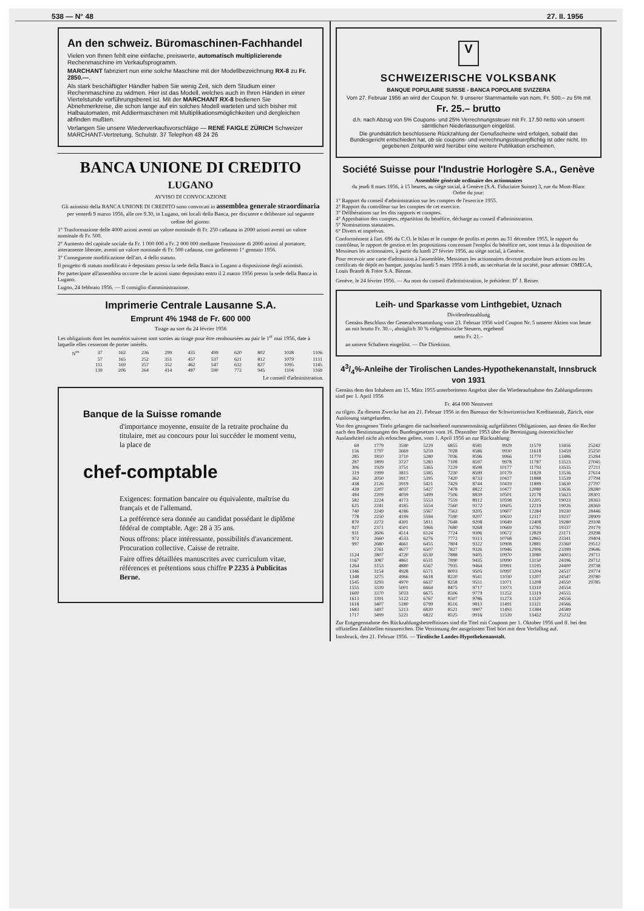538 — N° 48 27. II. 1956
An den schweiz. Büromaschinen-Fachhandel
Vielen von Ihnen fehlt eine einfache, preiswerte, automatisch multiplizierende Rechenmaschine im Verkaufsprogramm.
MARCHANT fabriziert nun eine solche Maschine mit der Modellbezeichnung RX-8 zu Fr. 2850.—.
Als stark beschäftigter Händler haben Sie wenig Zeit, sich dem Studium einer Rechenmaschine zu widmen. Hier ist das Modell, welches auch in Ihren Händen in einer Viertelstunde vorführungsbereit ist. Mit der MARCHANT RX-8 bedienen Sie Abnehmerkreise, die schon lange auf ein solches Modell warteten und sich bisher mit Halbautomaten, mit Addiermaschinen mit Multiplikationsmöglichkeiten und dergleichen abfinden mußten.
Verlangen Sie unsere Wiederverkaufsvorschläge — RENÉ FAIGLE ZÜRICH Schweizer MARCHANT-Vertretung, Schulstr. 37 Telephon 48 24 26
BANCA UNIONE DI CREDITO
LUGANO
AVVISO DI CONVOCAZIONE
Gli azionisti della BANCA UNIONE DI CREDITO sono convocati in assemblea generale straordinaria per venerdì 9 marzo 1956, alle ore 9.30, in Lugano, nei locali della Banca, per discutere e deliberare sul seguente
ordine del giorno:
1° Trasformazione delle 4000 azioni aventi un valore nominale di Fr. 250 cadauna in 2000 azioni aventi un valore nominale di Fr. 500.
2° Aumento del capitale sociale da Fr. 1 000 000 a Fr. 2 000 000 mediante l'emissione di 2000 azioni al portatore, interamente liberate, aventi un valore nominale di Fr. 500 cadauna, con godimento 1° gennaio 1956.
3° Conseguente modificazione dell'art. 4 dello statuto.
Il progetto di statuto modificato è depositato presso la sede della Banca in Lugano a disposizione degli azionisti.
Per partecipare all'assemblea occorre che le azioni siano depositato entro il 2 marzo 1956 presso la sede della Banca in Lugano.
Lugno, 24 febbraio 1956. — Il consiglio d'amministrazione.
Imprimerie Centrale Lausanne S.A.
Emprunt 4% 1948 de Fr. 600 000
Tirage au sort du 24 février 1956
Les obligations dont les numéros suivent sont sorties au tirage pour être remboursées au pair le 1<sup>er</sup> mai 1956, date à laquelle elles cesseront de porter intérêts.
| N<sup>os</sup> | 37 | 162 | 236 | 299 | 435 | 499 | 620 | 802 | 1028 | 1106 |
| | 57 | 165 | 252 | 351 | 457 | 537 | 621 | 812 | 1079 | 1131 |
| | 111 | 169 | 257 | 352 | 462 | 547 | 632 | 827 | 1095 | 1145 |
| | 139 | 206 | 264 | 414 | 497 | 590 | 772 | 945 | 1104 | 1169 |
Le conseil d'administration.
Banque de la Suisse romande
d'importance moyenne, ensuite de la retraite prochaine du titulaire, met au concours pour lui succéder le moment venu, la place de
chef-comptable
Exigences: formation bancaire ou équivalente, maîtrise du français et de l'allemand.
La préférence sera donnée au candidat possédant le diplôme fédéral de comptable. Age: 28 à 35 ans.
Nous offrons: place intéressante, possibilités d'avancement. Procuration collective. Caisse de retraite.
Faire offres détaillées manuscrites avec curriculum vitae, références et prétentions sous chiffre P 2235 à Publicitas Berne.
V
SCHWEIZERISCHE VOLKSBANK
BANQUE POPULAIRE SUISSE - BANCA POPOLARE SVIZZERA
Vom 27. Februar 1956 an wird der Coupon Nr. 9 unserer Stammanteile von nom. Fr. 500.– zu 5% mit
Fr. 25.– brutto
d.h. nach Abzug von 5% Coupons- und 25% Verrechnungssteuer mit Fr. 17.50 netto von unsern sämtlichen Niederlassungen eingelöst.
Die grundsätzlich beschlossene Rückzahlung der Genußscheine wird erfolgen, sobald das Bundesgericht entschieden hat, ob sie coupons- und verrechnungssteuerpflichtig ist oder nicht. Im gegebenen Zeitpunkt wird hierüber eine weitere Publikation erscheinen.
Société Suisse pour l'Industrie Horlogère S.A., Genève
Assemblée générale ordinaire des actionnaires
du jeudi 8 mars 1956, à 15 heures, au siège social, à Genève (S.A. Fiduciaire Suisse) 3, rue du Mont-Blanc
Ordre du jour:
1° Rapport du conseil d'administration sur les comptes de l'exercice 1955.
2° Rapport du contrôleur sur les comptes de cet exercice.
3° Délibérations sur les dits rapports et comptes.
4° Approbation des comptes, répartition du bénéfice, décharge au conseil d'administration.
5° Nominations statutaires.
6° Divers et imprévus.
Conformément à l'art. 696 du C.O. le bilan et le compte de profits et pertes au 31 décembre 1955, le rapport du contrôleur, le rapport de gestion et les propositions concernant l'emploi du bénéfice net, sont tenus à la disposition de Messieurs les actionnaires, à partir du lundi 27 février 1956, au siège social, à Genève.
Pour recevoir une carte d'admission à l'assemblée, Messieurs les actionnaires devront produire leurs actions ou les certificats de dépôt en banque, jusqu'au lundi 5 mars 1956 à midi, au secrétariat de la société, pour adresse: OMEGA, Louis Brandt & Frère S.A. Bienne.
Genève, le 24 février 1956. — Au nom du conseil d'administration, le président: D<sup>r</sup> J. Reiser.
Leih- und Sparkasse vom Linthgebiet, Uznach
Dividendenzahlung
Gemäss Beschluss der Generalversammlung vom 23. Februar 1956 wird Coupon Nr. 5 unserer Aktien von heute an mit brutto Fr. 30.–, abzüglich 30 % eidgenössische Steuern, ergebend
netto Fr. 21.–
an unsern Schaltern eingelöst. — Die Direktion.
43/4%-Anleihe der Tirolischen Landes-Hypothekenanstalt, Innsbruck von 1931
Gemäss dem den Inhabern am 15. März 1955 unterbreiteten Angebot über die Wiederaufnahme des Zahlungsdienstes sind per 1. April 1956
Fr. 464 000 Nennwert
zu tilgen. Zu diesem Zwecke hat am 21. Februar 1956 in den Bureaux der Schweizerischen Kreditanstalt, Zürich, eine Auslosung stattgefunden.
Von den gezogenen Titeln gelangen die nachstehend nummernmässig aufgeführten Obligationen, aus denen die Rechte nach den Bestimmungen des Bundesgesetzes vom 16. Dezember 1953 über die Bereinigung österreichischer Auslandstitel nicht als erloschen gelten, vom 1. April 1956 an zur Rückzahlung:
| 69 | 1779 | 3590 | 5229 | 6855 | 8581 | 9929 | 11570 | 13456 | 25242 |
| 156 | 1797 | 3669 | 5259 | 7028 | 8586 | 9930 | 11618 | 13459 | 25250 |
| 285 | 1810 | 3710 | 5280 | 7036 | 8596 | 9966 | 11770 | 13486 | 25284 |
| 287 | 1899 | 3727 | 5283 | 7108 | 8597 | 9978 | 11787 | 13523 | 27045 |
| 306 | 1929 | 3751 | 5365 | 7229 | 8598 | 10177 | 11793 | 13535 | 27211 |
| 319 | 1999 | 3815 | 5385 | 7230 | 8599 | 10179 | 11829 | 13536 | 27614 |
| 362 | 2050 | 3917 | 5395 | 7420 | 8733 | 10417 | 11888 | 13539 | 27794 |
| 438 | 2126 | 3919 | 5421 | 7429 | 8744 | 10419 | 11899 | 13630 | 27797 |
| 439 | 2207 | 4037 | 5427 | 7478 | 8822 | 10477 | 12080 | 13636 | 28280 |
| 494 | 2209 | 4039 | 5499 | 7506 | 8839 | 10501 | 12178 | 15623 | 28301 |
| 582 | 2224 | 4173 | 5553 | 7559 | 8912 | 10598 | 12205 | 19023 | 28363 |
| 625 | 2241 | 4185 | 5554 | 7560 | 9172 | 10605 | 12219 | 19026 | 28369 |
| 740 | 2249 | 4186 | 5567 | 7563 | 9205 | 10607 | 12284 | 19230 | 28446 |
| 778 | 2250 | 4199 | 5594 | 7590 | 9207 | 10610 | 12317 | 19237 | 28909 |
| 870 | 2272 | 4301 | 5911 | 7648 | 9208 | 10649 | 12408 | 19280 | 29108 |
| 927 | 2371 | 4501 | 5966 | 7680 | 9268 | 10669 | 12785 | 19337 | 29179 |
| 931 | 2606 | 4514 | 6124 | 7724 | 9306 | 10672 | 12829 | 23171 | 29298 |
| 972 | 2660 | 4533 | 6276 | 7772 | 9313 | 10768 | 12865 | 23341 | 29404 |
| 997 | 2680 | 4661 | 6455 | 7804 | 9322 | 10908 | 12881 | 23360 | 29512 |
| | 2761 | 4677 | 6507 | 7827 | 9326 | 10946 | 12906 | 23399 | 29646 |
| 1124 | 2807 | 4720 | 6530 | 7888 | 9405 | 10970 | 13080 | 24003 | 29711 |
| 1167 | 3087 | 4861 | 6531 | 7890 | 9435 | 10990 | 13150 | 24396 | 29712 |
| 1264 | 3153 | 4880 | 6567 | 7935 | 9464 | 10991 | 13195 | 24400 | 29738 |
| 1346 | 3154 | 4928 | 6571 | 8003 | 9505 | 10997 | 13204 | 24537 | 29774 |
| 1348 | 3275 | 4966 | 6618 | 8220 | 9541 | 11030 | 13207 | 24547 | 29780 |
| 1545 | 3293 | 4970 | 6637 | 8258 | 9551 | 11071 | 13208 | 24550 | 29785 |
| 1555 | 3339 | 5001 | 6664 | 8475 | 9717 | 11073 | 13310 | 24554 | |
| 1600 | 3370 | 5033 | 6675 | 8506 | 9779 | 11252 | 13319 | 24555 | |
| 1613 | 3391 | 5122 | 6767 | 8507 | 9786 | 11273 | 13320 | 24556 | |
| 1618 | 3407 | 5180 | 6799 | 8516 | 9813 | 11491 | 13321 | 24566 | |
| 1683 | 3497 | 5213 | 6820 | 8521 | 9907 | 11493 | 13384 | 24589 | |
| 1717 | 3499 | 5221 | 6822 | 8525 | 9916 | 11539 | 13452 | 25232 | |
Zur Entgegennahme des Rückzahlungsbetreffnisses sind die Titel mit Coupons per 1. Oktober 1956 und ff. bei den offiziellen Zahlstellen einzureichen. Die Verzinsung der ausgelosten Titel hört mit dem Verfalltag auf.
Innsbruck, den 21. Februar 1956. — Tirolische Landes-Hypothekenanstalt.